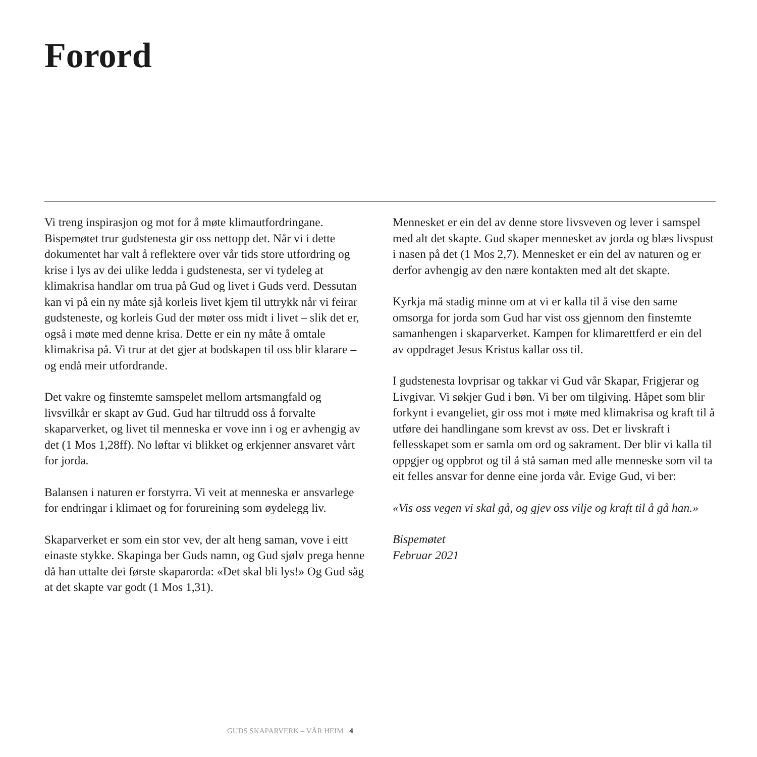Forord
Vi treng inspirasjon og mot for å møte klimautfordringane. Bispemøtet trur gudstenesta gir oss nettopp det. Når vi i dette dokumentet har valt å reflektere over vår tids store utfordring og krise i lys av dei ulike ledda i gudstenesta, ser vi tydeleg at klimakrisa handlar om trua på Gud og livet i Guds verd. Dessu­tan kan vi på ein ny måte sjå korleis livet kjem til uttrykk når vi feirar gudsteneste, og korleis Gud der møter oss midt i livet – slik det er, også i møte med denne krisa. Dette er ein ny måte å omtale klimakrisa på. Vi trur at det gjer at bodskapen til oss blir klarare – og endå meir utfordrande.
Det vakre og finstemte samspelet mellom artsmangfald og livsvilkår er skapt av Gud. Gud har tiltrudd oss å forvalte skaparverket, og livet til menneska er vove inn i og er avhengig av det (1 Mos 1,28ff). No løftar vi blikket og erkjenner ansvaret vårt for jorda.
Balansen i naturen er forstyrra. Vi veit at menneska er ansvar­lege for endringar i klimaet og for forureining som øydelegg liv.
Skaparverket er som ein stor vev, der alt heng saman, vove i eitt einaste stykke. Skapinga ber Guds namn, og Gud sjølv prega henne då han uttalte dei første skaparorda: «Det skal bli lys!» Og Gud såg at det skapte var godt (1 Mos 1,31).
Mennesket er ein del av denne store livsveven og lever i samspel med alt det skapte. Gud skaper mennesket av jorda og blæs livspust i nasen på det (1 Mos 2,7). Mennesket er ein del av naturen og er derfor avhengig av den nære kontakten med alt det skapte.
Kyrkja må stadig minne om at vi er kalla til å vise den same omsorga for jorda som Gud har vist oss gjennom den finstemte samanhengen i skaparverket. Kampen for klimarettferd er ein del av oppdraget Jesus Kristus kallar oss til.
I gudstenesta lovprisar og takkar vi Gud vår Skapar, Frigjerar og Livgivar. Vi søkjer Gud i bøn. Vi ber om tilgiving. Håpet som blir forkynt i evangeliet, gir oss mot i møte med klimakrisa og kraft til å utføre dei handlingane som krevst av oss. Det er livskraft i fellesskapet som er samla om ord og sakrament. Der blir vi kalla til oppgjer og oppbrot og til å stå saman med alle menneske som vil ta eit felles ansvar for denne eine jorda vår. Evige Gud, vi ber:
«Vis oss vegen vi skal gå, og gjev oss vilje og kraft til å gå han.»
Bispemøtet
Februar 2021
GUDS SKAPARVERK – VÅR HEIM 4